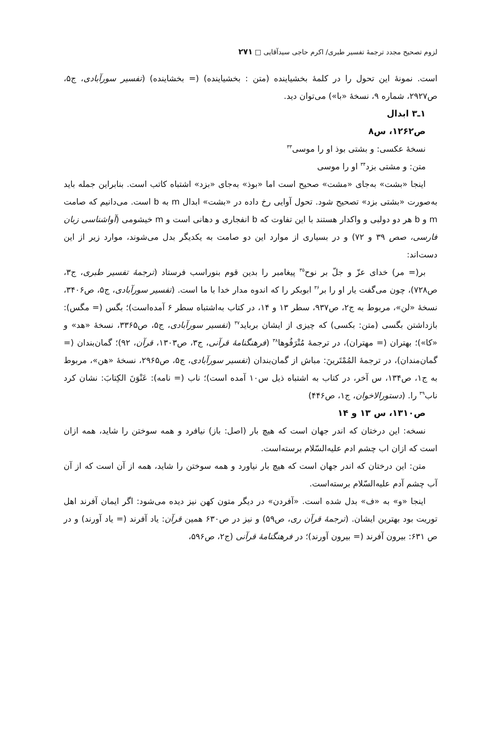لزوم تصحیح مجدد ترجمهٔ تفسیر طبری/ اکرم حاجی سیدآقایی □ ۲۷۱
است. نمونهٔ این تحول را در کلمهٔ بخشیاینده (متن : بخشیاینده) (= بخشاینده) (تفسیر سورآبادی، ج۵، ص۲۹۲۷، شماره ۹، نسخهٔ «با») می‌توان دید.
۱ـ۳ ابدال
ص۱۲۶۲، س۸
نسخهٔ عکسی: و بشتی بوذ او را موسی<sup>۳۳</sup>
متن: و مشتی بزد<sup>۳۴</sup> او را موسی
اینجا «بشت» به‌جای «مشت» صحیح است اما «بوذ» به‌جای «بزد» اشتباه کاتب است. بنابراین جمله باید به‌صورت «بشتی بزد» تصحیح شود. تحول آوایی رخ داده در «بشت» ابدال m به b است. می‌دانیم که صامت m و b هر دو دولبی و واکدار هستند با این تفاوت که b انفجاری و دهانی است و m خیشومی (آواشناسی زبان فارسی، صص ۳۹ و ۷۲) و در بسیاری از موارد این دو صامت به یکدیگر بدل می‌شوند، موارد زیر از این دست‌اند:
بر(= مر) خدای عزّ و جلّ بر نوح<sup>۳۵</sup> پیغامبر را بدین قوم بنوراسب فرستاد (ترجمهٔ تفسیر طبری، ج۳، ص۷۲۸)، چون می‌گفت یار او را بر<sup>۳۶</sup> ابوبکر را که اندوه مدار خدا با ما است. (تفسیر سورآبادی، ج۵، ص۳۴۰۶، نسخهٔ «لن»، مربوط به ج۲، ص۹۳۷، سطر ۱۳ و ۱۴، در کتاب به‌اشتباه سطر ۶ آمده‌است)؛ بگس (= مگس): بازداشتن بگسی (متن: بکسی) که چیزی از ایشان برباید<sup>۳۷</sup> (تفسیر سورآبادی، ج۵، ص۳۳۶۵، نسخهٔ «هد» و «کا»)؛ بهتران (= مهتران)، در ترجمهٔ مُتْرَفُوها<sup>۳۸</sup> (فرهنگنامهٔ قرآنی، ج۳، ص۱۳۰۳، قرآن، ۹۲)؛ گمان‌بندان (= گمان‌مندان)، در ترجمهٔ المُمْتَرینَ: مباش از گمان‌بندان (تفسیر سورآبادی، ج۵، ص۲۹۶۵، نسخهٔ «هن»، مربوط به ج۱، ص۱۳۴، س آخر، در کتاب به اشتباه ذیل س۱۰ آمده است)؛ ناب (= نامه): عَنْوَنَ الکِتابَ: نشان کرد ناب<sup>۳۹</sup> را. (دستورالاخوان، ج۱، ص۴۴۶)
ص۱۳۱۰، س ۱۳ و ۱۴
نسخه: این درختان که اندر جهان است که هیچ بار (اصل: باز) نیافرد و همه سوختن را شاید، همه ازان است که ازان اب چشم ادم علیه‌السّلام برسته‌است.
متن: این درختان که اندر جهان است که هیچ بار نیاورد و همه سوختن را شاید، همه از آن است که از آن آب چشم آدم علیه‌السّلام برسته‌است.
اینجا «و» به «ف» بدل شده است. «آفردن» در دیگر متون کهن نیز دیده می‌شود: اگر ایمان آفرند اهل توریت بود بهترین ایشان. (ترجمهٔ قرآن ری، ص۵۹) و نیز در ص۶۳۰ همین قرآن: یاد آفرند (= یاد آورند) و در ص ۶۳۱: بیرون آفرند (= بیرون آورند)؛ در فرهنگنامهٔ قرآنی (ج۲، ص۵۹۶،